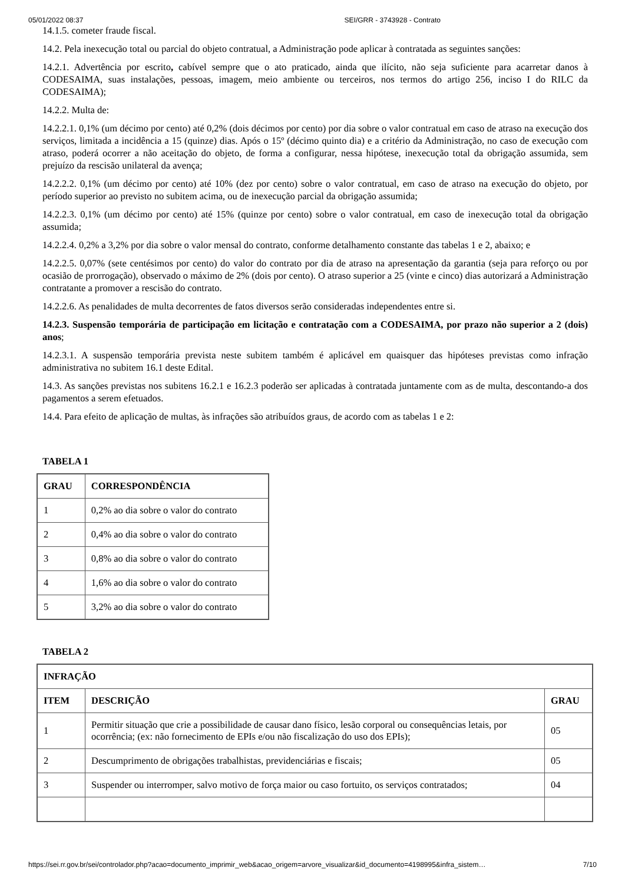05/01/2022 08:37 SEI/GRR - 3743928 - Contrato
14.1.5. cometer fraude fiscal.
14.2. Pela inexecução total ou parcial do objeto contratual, a Administração pode aplicar à contratada as seguintes sanções:
14.2.1. Advertência por escrito, cabível sempre que o ato praticado, ainda que ilícito, não seja suficiente para acarretar danos à CODESAIMA, suas instalações, pessoas, imagem, meio ambiente ou terceiros, nos termos do artigo 256, inciso I do RILC da CODESAIMA);
14.2.2. Multa de:
14.2.2.1. 0,1% (um décimo por cento) até 0,2% (dois décimos por cento) por dia sobre o valor contratual em caso de atraso na execução dos serviços, limitada a incidência a 15 (quinze) dias. Após o 15º (décimo quinto dia) e a critério da Administração, no caso de execução com atraso, poderá ocorrer a não aceitação do objeto, de forma a configurar, nessa hipótese, inexecução total da obrigação assumida, sem prejuízo da rescisão unilateral da avença;
14.2.2.2. 0,1% (um décimo por cento) até 10% (dez por cento) sobre o valor contratual, em caso de atraso na execução do objeto, por período superior ao previsto no subitem acima, ou de inexecução parcial da obrigação assumida;
14.2.2.3. 0,1% (um décimo por cento) até 15% (quinze por cento) sobre o valor contratual, em caso de inexecução total da obrigação assumida;
14.2.2.4. 0,2% a 3,2% por dia sobre o valor mensal do contrato, conforme detalhamento constante das tabelas 1 e 2, abaixo; e
14.2.2.5. 0,07% (sete centésimos por cento) do valor do contrato por dia de atraso na apresentação da garantia (seja para reforço ou por ocasião de prorrogação), observado o máximo de 2% (dois por cento). O atraso superior a 25 (vinte e cinco) dias autorizará a Administração contratante a promover a rescisão do contrato.
14.2.2.6. As penalidades de multa decorrentes de fatos diversos serão consideradas independentes entre si.
14.2.3. Suspensão temporária de participação em licitação e contratação com a CODESAIMA, por prazo não superior a 2 (dois) anos;
14.2.3.1. A suspensão temporária prevista neste subitem também é aplicável em quaisquer das hipóteses previstas como infração administrativa no subitem 16.1 deste Edital.
14.3. As sanções previstas nos subitens 16.2.1 e 16.2.3 poderão ser aplicadas à contratada juntamente com as de multa, descontando-a dos pagamentos a serem efetuados.
14.4. Para efeito de aplicação de multas, às infrações são atribuídos graus, de acordo com as tabelas 1 e 2:
TABELA 1
| GRAU | CORRESPONDÊNCIA |
| --- | --- |
| 1 | 0,2% ao dia sobre o valor do contrato |
| 2 | 0,4% ao dia sobre o valor do contrato |
| 3 | 0,8% ao dia sobre o valor do contrato |
| 4 | 1,6% ao dia sobre o valor do contrato |
| 5 | 3,2% ao dia sobre o valor do contrato |
TABELA 2
| INFRAÇÃO | | |
| --- | --- | --- |
| ITEM | DESCRIÇÃO | GRAU |
| 1 | Permitir situação que crie a possibilidade de causar dano físico, lesão corporal ou consequências letais, por ocorrência; (ex: não fornecimento de EPIs e/ou não fiscalização do uso dos EPIs); | 05 |
| 2 | Descumprimento de obrigações trabalhistas, previdenciárias e fiscais; | 05 |
| 3 | Suspender ou interromper, salvo motivo de força maior ou caso fortuito, os serviços contratados; | 04 |
https://sei.rr.gov.br/sei/controlador.php?acao=documento_imprimir_web&acao_origem=arvore_visualizar&id_documento=4198995&infra_sistem… 7/10